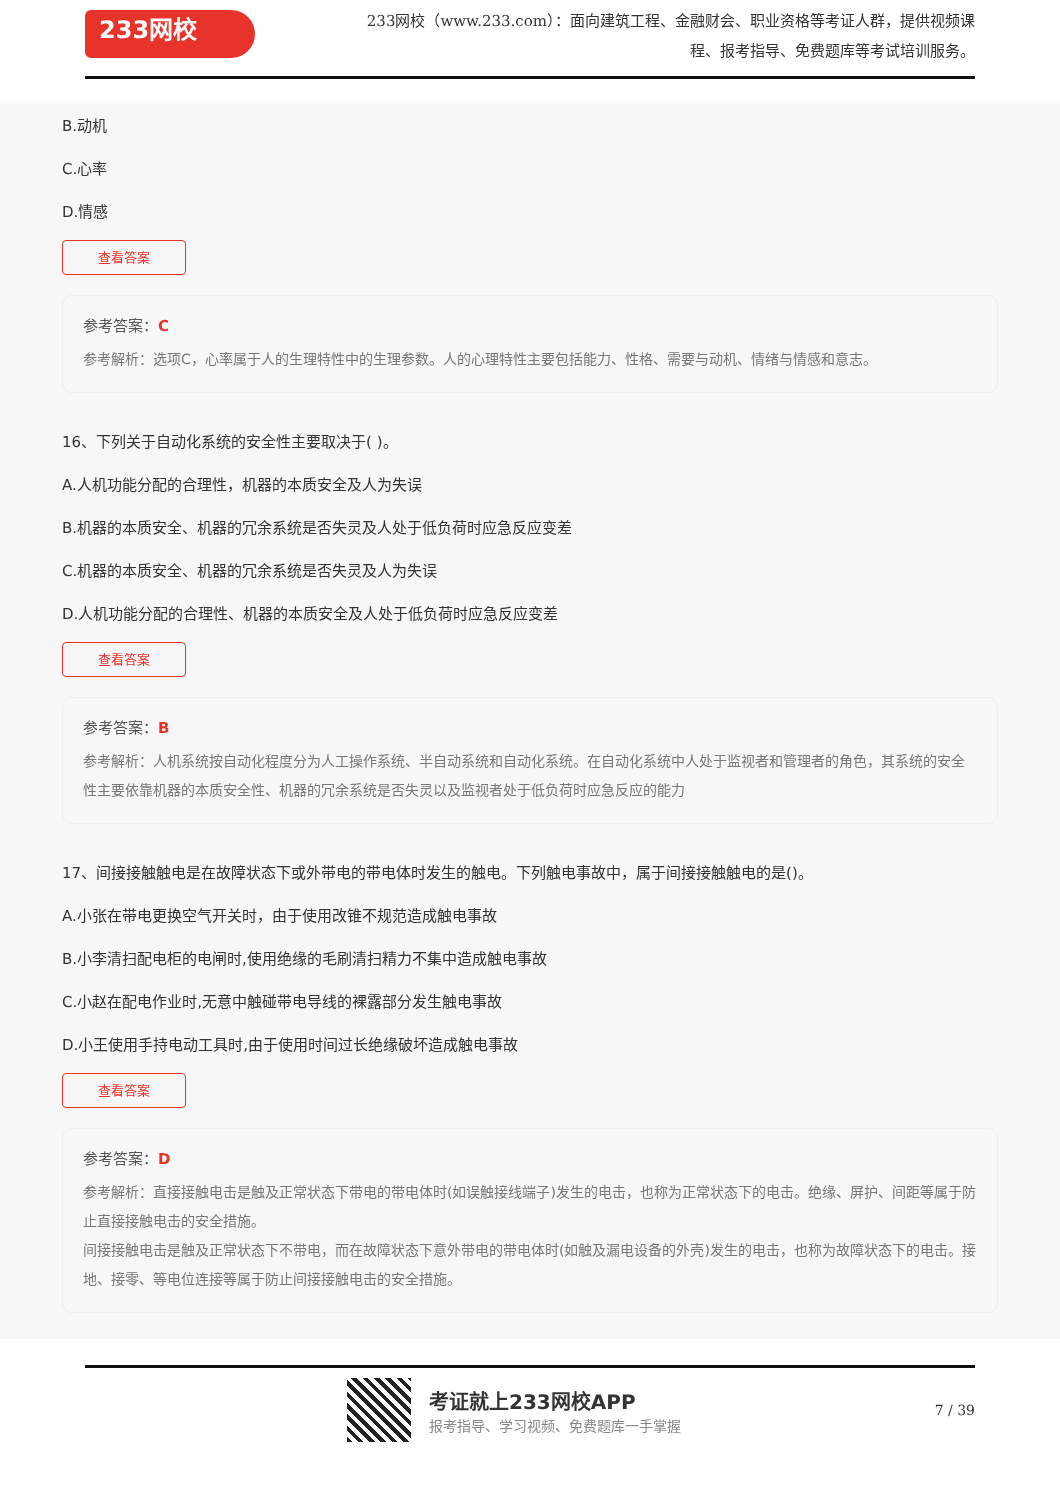233网校
233网校（www.233.com）：面向建筑工程、金融财会、职业资格等考证人群，提供视频课程、报考指导、免费题库等考试培训服务。
B.动机
C.心率
D.情感
查看答案
参考答案：C
参考解析：选项C，心率属于人的生理特性中的生理参数。人的心理特性主要包括能力、性格、需要与动机、情绪与情感和意志。
16、下列关于自动化系统的安全性主要取决于( )。
A.人机功能分配的合理性，机器的本质安全及人为失误
B.机器的本质安全、机器的冗余系统是否失灵及人处于低负荷时应急反应变差
C.机器的本质安全、机器的冗余系统是否失灵及人为失误
D.人机功能分配的合理性、机器的本质安全及人处于低负荷时应急反应变差
查看答案
参考答案：B
参考解析：人机系统按自动化程度分为人工操作系统、半自动系统和自动化系统。在自动化系统中人处于监视者和管理者的角色，其系统的安全性主要依靠机器的本质安全性、机器的冗余系统是否失灵以及监视者处于低负荷时应急反应的能力
17、间接接触触电是在故障状态下或外带电的带电体时发生的触电。下列触电事故中，属于间接接触触电的是()。
A.小张在带电更换空气开关时，由于使用改锥不规范造成触电事故
B.小李清扫配电柜的电闸时,使用绝缘的毛刷清扫精力不集中造成触电事故
C.小赵在配电作业时,无意中触碰带电导线的裸露部分发生触电事故
D.小王使用手持电动工具时,由于使用时间过长绝缘破坏造成触电事故
查看答案
参考答案：D
参考解析：直接接触电击是触及正常状态下带电的带电体时(如误触接线端子)发生的电击，也称为正常状态下的电击。绝缘、屏护、间距等属于防止直接接触电击的安全措施。
间接接触电击是触及正常状态下不带电，而在故障状态下意外带电的带电体时(如触及漏电设备的外壳)发生的电击，也称为故障状态下的电击。接地、接零、等电位连接等属于防止间接接触电击的安全措施。
考证就上233网校APP
报考指导、学习视频、免费题库一手掌握
7 / 39